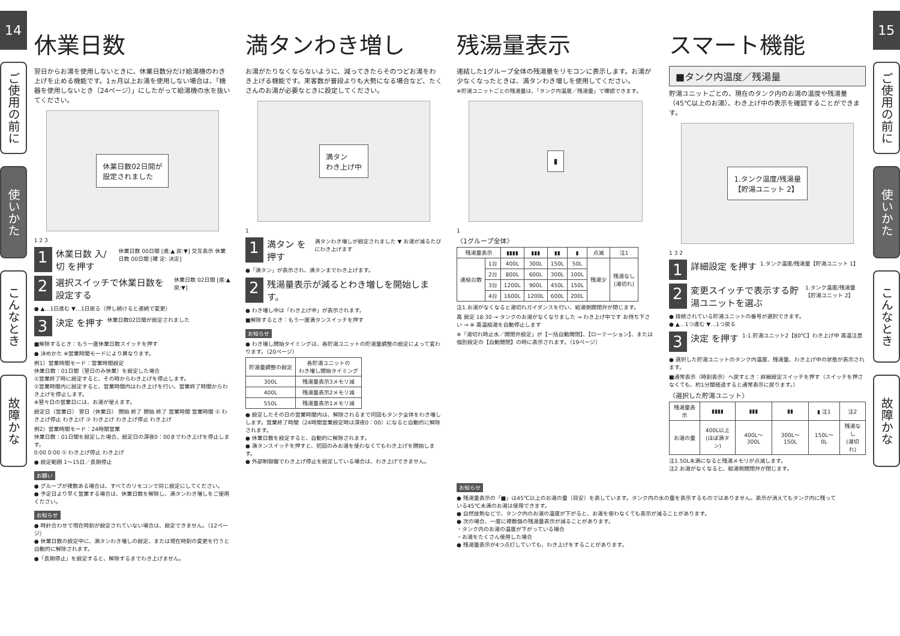14
ご使用の前に
使いかた
こんなとき
故障かな
休業日数
翌日からお湯を使用しないときに、休業日数分だけ給湯機のわき上げを止める機能です。1ヵ月以上お湯を使用しない場合は、「機器を使用しないとき（24ページ）」にしたがって給湯機の水を抜いてください。
休業日数02日間が
設定されました
1 2 3
1 休業日数 入/切 を押す 休業日数 00日間 [進:▲ 戻:▼] 交互表示 休業日数 00日間 [確 定: 決定]
2 選択スイッチで休業日数を設定する 休業日数 02日間 [進:▲ 戻:▼]
● ▲…1日進む ▼…1日戻る（押し続けると連続で変更）
3 決定 を押す 休業日数02日間が設定されました
■解除するとき：もう一度休業日数スイッチを押す
● 決めかた ※営業時間モードにより異なります。
例1）営業時間モード：営業時間設定
休業日数：01日間（翌日のみ休業）を設定した場合
①営業終了時に設定すると、その時からわき上げを停止します。
②営業時間内に設定すると、営業時間内はわき上げを行い、営業終了時間からわき上げを停止します。
※翌々日の営業日には、お湯が使えます。
設定日（営業日） 翌日（休業日） 開始 終了 開始 終了 営業時間 営業時間 ① わき上げ停止 わき上げ ② わき上げ わき上げ停止 わき上げ
例2）営業時間モード：24時間営業
休業日数：01日間を設定した場合、設定日の深夜0：00までわき上げを停止します。
0:00 0:00 ① わき上げ停止 わき上げ
● 設定範囲 1〜15日／長期停止
お願い
● グループが複数ある場合は、すべてのリモコンで同じ設定にしてください。
● 予定日より早く営業する場合は、休業日数を解除し、満タンわき増しをご使用ください。
お知らせ
● 時計合わせで現在時刻が設定されていない場合は、設定できません。（12ページ）
● 休業日数の設定中に、満タンわき増しの設定、または現在時刻の変更を行うと自動的に解除されます。
●「長期停止」を設定すると、解除するまでわき上げません。
満タンわき増し
お湯がたりなくならないように、減ってきたらそのつどお湯をわき上げる機能です。来客数が普段よりも大勢になる場合など、たくさんのお湯が必要なときに設定してください。
満タン
わき上げ中
1
1 満タン を押す 満タンわき増しが設定されました ▼ お湯が減るたびにわき上げます
●「満タン」が表示され、満タンまでわき上げます。
2 残湯量表示が減るとわき増しを開始します。
● わき増し中は「わき上げ中」が表示されます。
■解除するとき：もう一度満タンスイッチを押す
お知らせ
● わき増し開始タイミングは、各貯湯ユニットの貯湯量調整の設定によって変わります。（20ページ）
| 貯湯量調整の設定 | 各貯湯ユニットの わき増し開始タイミング |
| --- | --- |
| 300L | 残湯量表示3メモリ減 |
| 400L | 残湯量表示2メモリ減 |
| 550L | 残湯量表示1メモリ減 |
● 設定したその日の営業時間内は、解除されるまで何回もタンク全体をわき増しします。営業終了時間（24時間営業設定時は深夜0：00）になると自動的に解除されます。
● 休業日数を設定すると、自動的に解除されます。
● 満タンスイッチを押すと、初回のみお湯を使わなくてもわき上げを開始します。
● 外部制御盤でわき上げ停止を設定している場合は、わき上げできません。
残湯量表示
連結した1グループ全体の残湯量をリモコンに表示します。お湯が少なくなったときは、満タンわき増しを使用してください。
※貯湯ユニットごとの残湯量は、「タンク内温度／残湯量」で確認できます。
▮
1
〈1グループ全体〉
| 残湯量表示 | | ▮▮▮▮ | ▮▮▮ | ▮▮ | ▮ | 点滅 | 注1 |
| 連結台数 | 1台 | 400L | 300L | 150L | 50L | 残湯少 | 残湯なし (湯切れ) |
| | 2台 | 800L | 600L | 300L | 100L | | |
| | 3台 | 1200L | 900L | 450L | 150L | | |
| | 4台 | 1600L | 1200L | 600L | 200L | | |
注1.お湯がなくなると湯切れガイダンスを行い、給湯側開閉弁が閉じます。
高 設定 18:30 → タンクのお湯がなくなりました → わき上げ中です お待ち下さい → ※ 高温給湯を自動停止します
※「湯切れ時止水／開閉弁設定」が【一括自動開閉】、【ローテーション】、または個別設定の【自動開閉】の時に表示されます。（19ページ）
お知らせ
● 残湯量表示の「■」は45℃以上のお湯の量（目安）を表しています。タンク内の水の量を表示するものではありません。表示が消えてもタンク内に残っている45℃未満のお湯は使用できます。
● 自然放熱などで、タンク内のお湯の温度が下がると、お湯を使わなくても表示が減ることがあります。
● 次の場合、一度に複数個の残湯量表示が減ることがあります。
・タンク内のお湯の温度が下がっている場合
・お湯をたくさん使用した場合
● 残湯量表示が4つ点灯していても、わき上げをすることがあります。
スマート機能
■タンク内温度／残湯量
貯湯ユニットごとの、現在のタンク内のお湯の温度や残湯量（45℃以上のお湯）、わき上げ中の表示を確認することができます。
1.タンク温度/残湯量
【貯湯ユニット 2】
1 3 2
1 詳細設定 を押す 1.タンク温度/残湯量【貯湯ユニット 1】
2 変更スイッチで表示する貯湯ユニットを選ぶ 1.タンク温度/残湯量【貯湯ユニット 2】
● 接続されている貯湯ユニットの番号が選択できます。
● ▲…1つ進む ▼…1つ戻る
3 決定 を押す 1-1.貯湯ユニット2【80℃】わき上げ中 高温注意
● 選択した貯湯ユニットのタンク内温度、残湯量、わき上げ中の状態が表示されます。
■通常表示（時刻表示）へ戻すとき：詳細設定スイッチを押す（スイッチを押さなくても、約1分間経過すると通常表示に戻ります。）
〈選択した貯湯ユニット〉
| 残湯量表示 | ▮▮▮▮ | ▮▮▮ | ▮▮ | ▮ 注1 | 注2 |
| お湯の量 | 400L以上 (ほぼ満タン) | 400L〜300L | 300L〜150L | 150L〜0L | 残湯なし (湯切れ) |
注1.50L未満になると残湯メモリが点滅します。
注2.お湯がなくなると、給湯側開閉弁が閉じます。
15
ご使用の前に
使いかた
こんなとき
故障かな